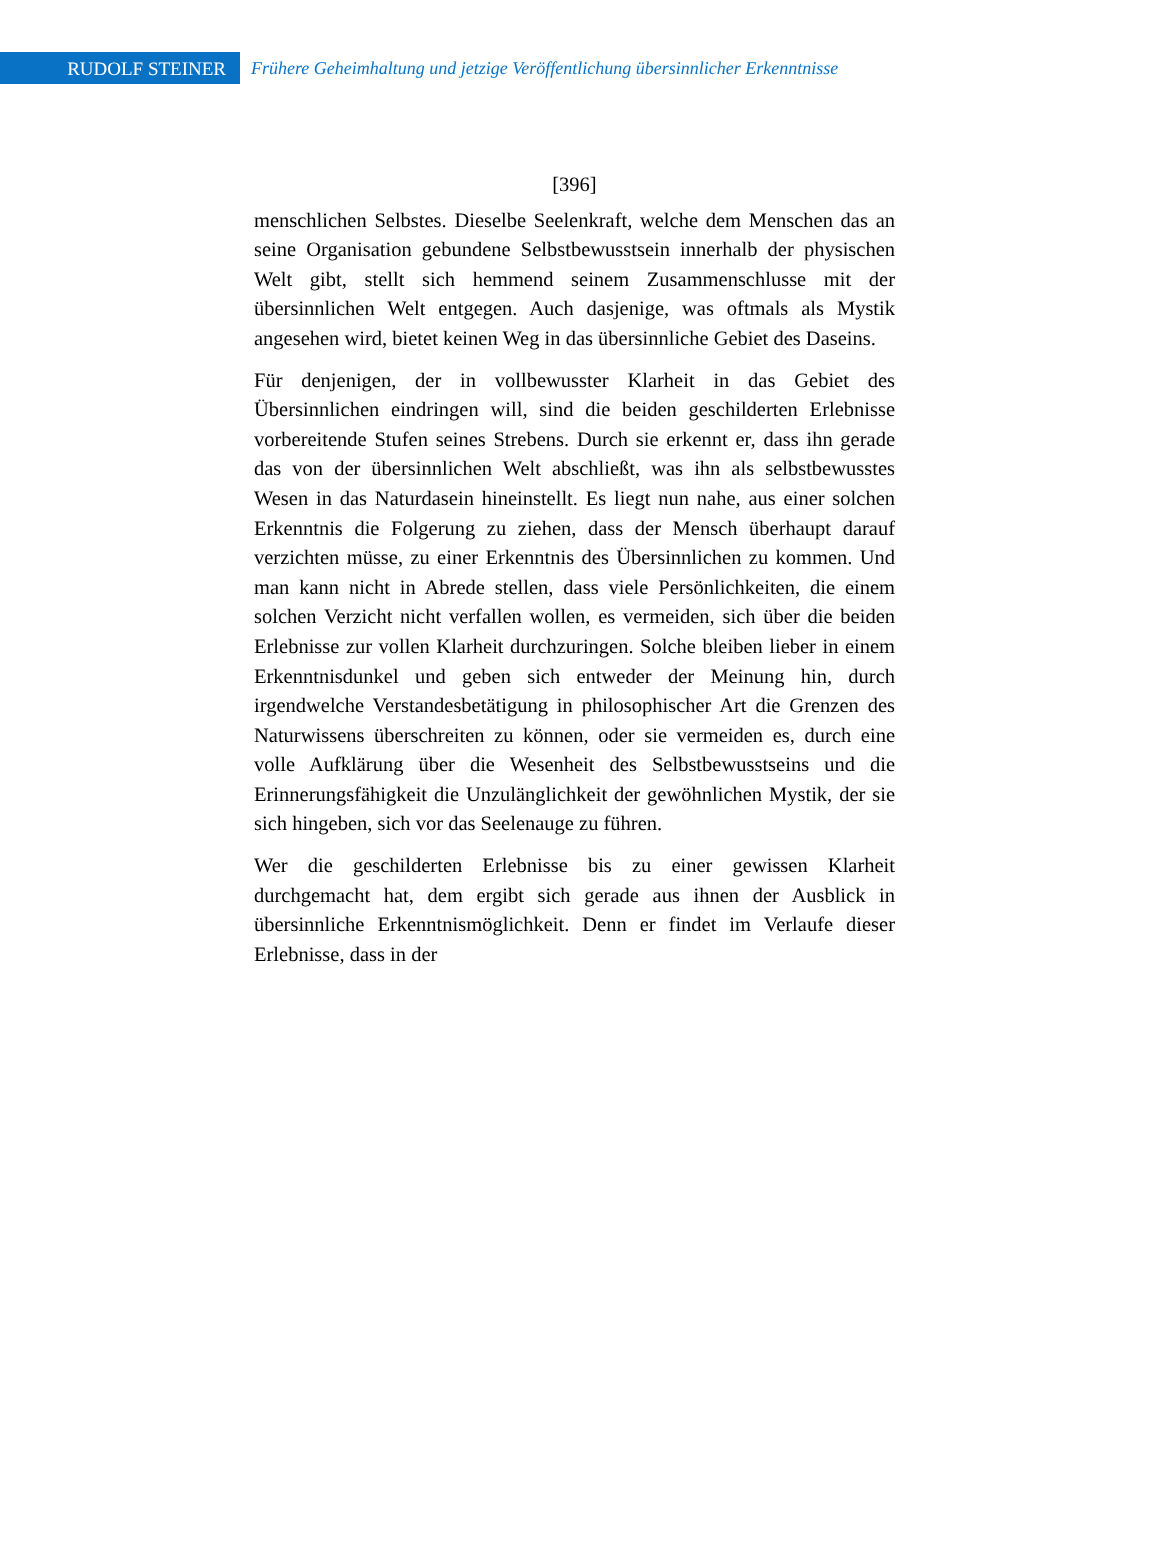RUDOLF STEINER
Frühere Geheimhaltung und jetzige Veröffentlichung übersinnlicher Erkenntnisse
[396]
menschlichen Selbstes. Dieselbe Seelenkraft, welche dem Menschen das an seine Organisation gebundene Selbstbewusstsein innerhalb der physischen Welt gibt, stellt sich hemmend seinem Zusammenschlusse mit der übersinnlichen Welt entgegen. Auch dasjenige, was oftmals als Mystik angesehen wird, bietet keinen Weg in das übersinnliche Gebiet des Daseins.
Für denjenigen, der in vollbewusster Klarheit in das Gebiet des Übersinnlichen eindringen will, sind die beiden geschilderten Erlebnisse vorbereitende Stufen seines Strebens. Durch sie erkennt er, dass ihn gerade das von der übersinnlichen Welt abschließt, was ihn als selbstbewusstes Wesen in das Naturdasein hineinstellt. Es liegt nun nahe, aus einer solchen Erkenntnis die Folgerung zu ziehen, dass der Mensch überhaupt darauf verzichten müsse, zu einer Erkenntnis des Übersinnlichen zu kommen. Und man kann nicht in Abrede stellen, dass viele Persönlichkeiten, die einem solchen Verzicht nicht verfallen wollen, es vermeiden, sich über die beiden Erlebnisse zur vollen Klarheit durchzuringen. Solche bleiben lieber in einem Erkenntnisdunkel und geben sich entweder der Meinung hin, durch irgendwelche Verstandesbetätigung in philosophischer Art die Grenzen des Naturwissens überschreiten zu können, oder sie vermeiden es, durch eine volle Aufklärung über die Wesenheit des Selbstbewusstseins und die Erinnerungsfähigkeit die Unzulänglichkeit der gewöhnlichen Mystik, der sie sich hingeben, sich vor das Seelenauge zu führen.
Wer die geschilderten Erlebnisse bis zu einer gewissen Klarheit durchgemacht hat, dem ergibt sich gerade aus ihnen der Ausblick in übersinnliche Erkenntnismöglichkeit. Denn er findet im Verlaufe dieser Erlebnisse, dass in der